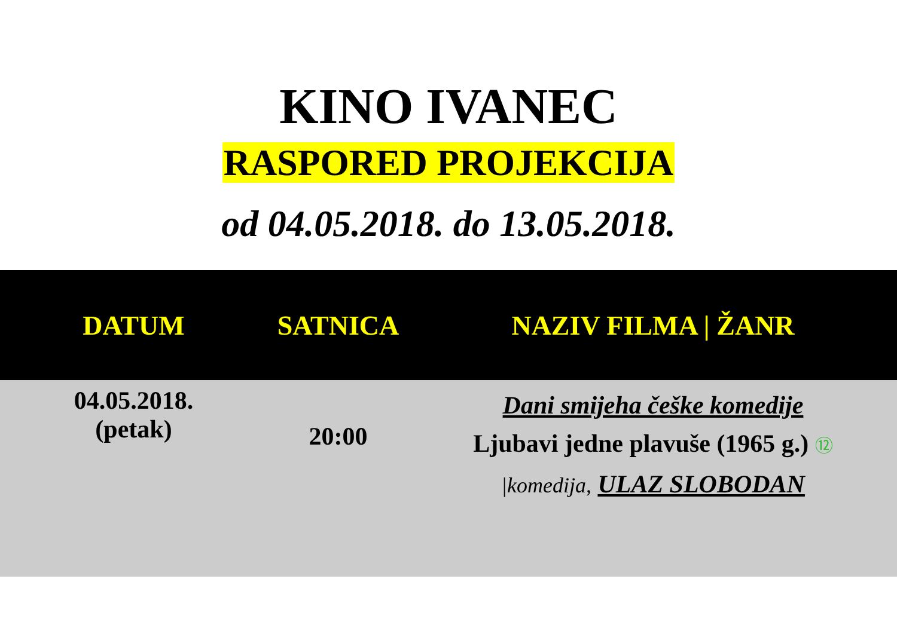KINO IVANEC
RASPORED PROJEKCIJA
od 04.05.2018. do 13.05.2018.
| DATUM | SATNICA | NAZIV FILMA / ŽANR |
| --- | --- | --- |
| 04.05.2018. (petak) | 20:00 | Dani smijeha češke komedije Ljubavi jedne plavuše (1965 g.) ⑫ /komedija, ULAZ SLOBODAN |